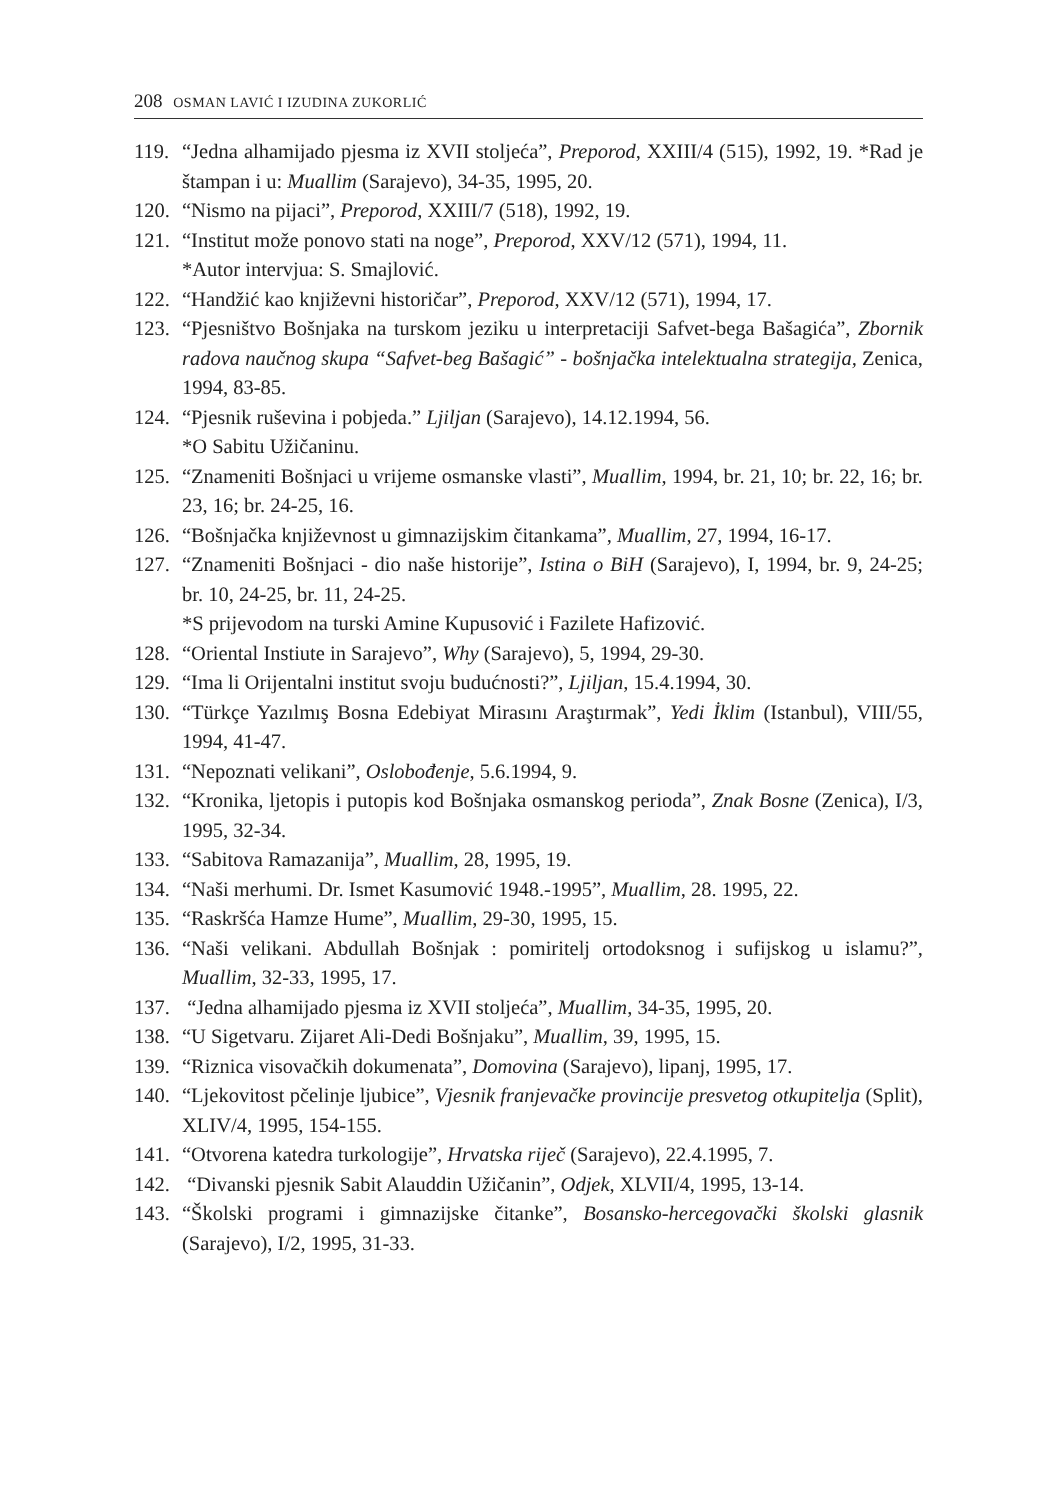208 OSMAN LAVIĆ I IZUDINA ZUKORLIĆ
119. “Jedna alhamijado pjesma iz XVII stoljeća”, Preporod, XXIII/4 (515), 1992, 19. *Rad je štampan i u: Muallim (Sarajevo), 34-35, 1995, 20.
120. “Nismo na pijaci”, Preporod, XXIII/7 (518), 1992, 19.
121. “Institut može ponovo stati na noge”, Preporod, XXV/12 (571), 1994, 11.
*Autor intervjua: S. Smajlović.
122. “Handžić kao književni historičar”, Preporod, XXV/12 (571), 1994, 17.
123. “Pjesništvo Bošnjaka na turskom jeziku u interpretaciji Safvet-bega Bašagića”, Zbornik radova naučnog skupa “Safvet-beg Bašagić” - bošnjačka intelektualna strategija, Zenica, 1994, 83-85.
124. “Pjesnik ruševina i pobjeda.” Ljiljan (Sarajevo), 14.12.1994, 56.
*O Sabitu Užičaninu.
125. “Znameniti Bošnjaci u vrijeme osmanske vlasti”, Muallim, 1994, br. 21, 10; br. 22, 16; br. 23, 16; br. 24-25, 16.
126. “Bošnjačka književnost u gimnazijskim čitankama”, Muallim, 27, 1994, 16-17.
127. “Znameniti Bošnjaci - dio naše historije”, Istina o BiH (Sarajevo), I, 1994, br. 9, 24-25; br. 10, 24-25, br. 11, 24-25.
*S prijevodom na turski Amine Kupusović i Fazilete Hafizović.
128. “Oriental Instiute in Sarajevo”, Why (Sarajevo), 5, 1994, 29-30.
129. “Ima li Orijentalni institut svoju budućnosti?”, Ljiljan, 15.4.1994, 30.
130. “Türkçe Yazılmış Bosna Edebiyat Mirasını Araştırmak”, Yedi İklim (Istanbul), VIII/55, 1994, 41-47.
131. “Nepoznati velikani”, Oslobođenje, 5.6.1994, 9.
132. “Kronika, ljetopis i putopis kod Bošnjaka osmanskog perioda”, Znak Bosne (Zenica), I/3, 1995, 32-34.
133. “Sabitova Ramazanija”, Muallim, 28, 1995, 19.
134. “Naši merhumi. Dr. Ismet Kasumović 1948.-1995”, Muallim, 28. 1995, 22.
135. “Raskršća Hamze Hume”, Muallim, 29-30, 1995, 15.
136. “Naši velikani. Abdullah Bošnjak : pomiritelj ortodoksnog i sufijskog u islamu?”, Muallim, 32-33, 1995, 17.
137. “Jedna alhamijado pjesma iz XVII stoljeća”, Muallim, 34-35, 1995, 20.
138. “U Sigetvaru. Zijaret Ali-Dedi Bošnjaku”, Muallim, 39, 1995, 15.
139. “Riznica visovačkih dokumenata”, Domovina (Sarajevo), lipanj, 1995, 17.
140. “Ljekovitost pčelinje ljubice”, Vjesnik franjevačke provincije presvetog otkupitelja (Split), XLIV/4, 1995, 154-155.
141. “Otvorena katedra turkologije”, Hrvatska riječ (Sarajevo), 22.4.1995, 7.
142. “Divanski pjesnik Sabit Alauddin Užičanin”, Odjek, XLVII/4, 1995, 13-14.
143. “Školski programi i gimnazijske čitanke”, Bosansko-hercegovački školski glasnik (Sarajevo), I/2, 1995, 31-33.